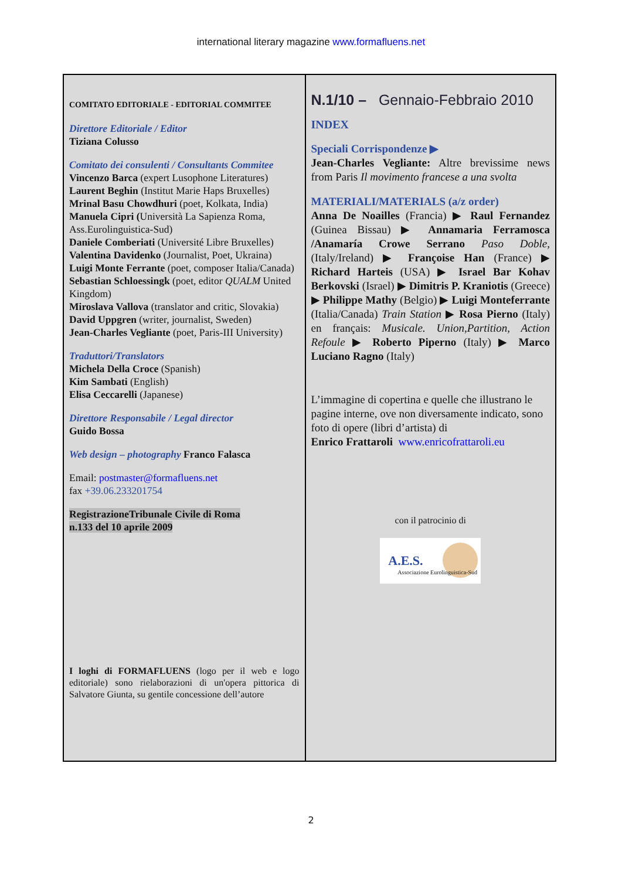international literary magazine www.formafluens.net
COMITATO EDITORIALE - EDITORIAL COMMITEE
Direttore Editoriale / Editor
Tiziana Colusso
Comitato dei consulenti / Consultants Commitee
Vincenzo Barca (expert Lusophone Literatures)
Laurent Beghin (Institut Marie Haps Bruxelles)
Mrinal Basu Chowdhuri (poet, Kolkata, India)
Manuela Cipri (Università La Sapienza Roma, Ass.Eurolinguistica-Sud)
Daniele Comberiati (Université Libre Bruxelles)
Valentina Davidenko (Journalist, Poet, Ukraina)
Luigi Monte Ferrante (poet, composer Italia/Canada)
Sebastian Schloessingk (poet, editor QUALM United Kingdom)
Miroslava Vallova (translator and critic, Slovakia)
David Uppgren (writer, journalist, Sweden)
Jean-Charles Vegliante (poet, Paris-III University)
Traduttori/Translators
Michela Della Croce (Spanish)
Kim Sambati (English)
Elisa Ceccarelli (Japanese)
Direttore Responsabile / Legal director
Guido Bossa
Web design – photography Franco Falasca
Email: postmaster@formafluens.net
fax +39.06.233201754
RegistrazioneTribunale Civile di Roma
n.133 del 10 aprile 2009
I loghi di FORMAFLUENS (logo per il web e logo editoriale) sono rielaborazioni di un'opera pittorica di Salvatore Giunta, su gentile concessione dell’autore
N.1/10 – Gennaio-Febbraio 2010
INDEX
Speciali Corrispondenze ▶
Jean-Charles Vegliante: Altre brevissime news from Paris Il movimento francese a una svolta
MATERIALI/MATERIALS (a/z order)
Anna De Noailles (Francia) ▶ Raul Fernandez (Guinea Bissau) ▶ Annamaria Ferramosca /Anamaría Crowe Serrano Paso Doble, (Italy/Ireland) ▶ Françoise Han (France) ▶ Richard Harteis (USA) ▶ Israel Bar Kohav Berkovski (Israel) ▶ Dimitris P. Kraniotis (Greece) ▶ Philippe Mathy (Belgio) ▶ Luigi Monteferrante (Italia/Canada) Train Station ▶ Rosa Pierno (Italy) en français: Musicale. Union,Partition, Action Refoule ▶ Roberto Piperno (Italy) ▶ Marco Luciano Ragno (Italy)
L’immagine di copertina e quelle che illustrano le pagine interne, ove non diversamente indicato, sono foto di opere (libri d’artista) di
Enrico Frattaroli www.enricofrattaroli.eu
con il patrocinio di
A.E.S.
Associazione Eurolinguistica-Sud
2